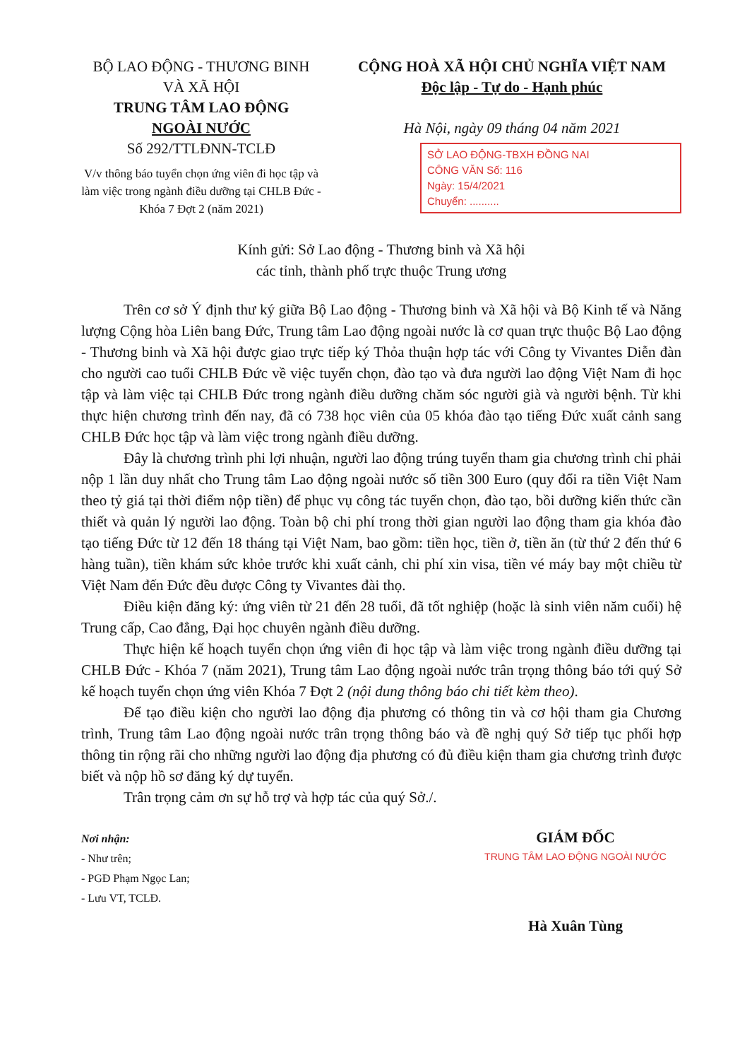BỘ LAO ĐỘNG - THƯƠNG BINH
VÀ XÃ HỘI
TRUNG TÂM LAO ĐỘNG
NGOÀI NƯỚC
Số 292/TTLĐNN-TCLĐ
V/v thông báo tuyển chọn ứng viên đi học tập và làm việc trong ngành điều dưỡng tại CHLB Đức - Khóa 7 Đợt 2 (năm 2021)
CỘNG HOÀ XÃ HỘI CHỦ NGHĨA VIỆT NAM
Độc lập - Tự do - Hạnh phúc
Hà Nội, ngày 09 tháng 04 năm 2021
SỞ LAO ĐỘNG-TBXH ĐỒNG NAI
CÔNG VĂN Số: 116
Ngày: 15/4/2021
Chuyển: ..........
Kính gửi: Sở Lao động - Thương binh và Xã hội
các tỉnh, thành phố trực thuộc Trung ương
Trên cơ sở Ý định thư ký giữa Bộ Lao động - Thương binh và Xã hội và Bộ Kinh tế và Năng lượng Cộng hòa Liên bang Đức, Trung tâm Lao động ngoài nước là cơ quan trực thuộc Bộ Lao động - Thương binh và Xã hội được giao trực tiếp ký Thỏa thuận hợp tác với Công ty Vivantes Diễn đàn cho người cao tuổi CHLB Đức về việc tuyển chọn, đào tạo và đưa người lao động Việt Nam đi học tập và làm việc tại CHLB Đức trong ngành điều dưỡng chăm sóc người già và người bệnh. Từ khi thực hiện chương trình đến nay, đã có 738 học viên của 05 khóa đào tạo tiếng Đức xuất cảnh sang CHLB Đức học tập và làm việc trong ngành điều dưỡng.
Đây là chương trình phi lợi nhuận, người lao động trúng tuyển tham gia chương trình chỉ phải nộp 1 lần duy nhất cho Trung tâm Lao động ngoài nước số tiền 300 Euro (quy đổi ra tiền Việt Nam theo tỷ giá tại thời điểm nộp tiền) để phục vụ công tác tuyển chọn, đào tạo, bồi dưỡng kiến thức cần thiết và quản lý người lao động. Toàn bộ chi phí trong thời gian người lao động tham gia khóa đào tạo tiếng Đức từ 12 đến 18 tháng tại Việt Nam, bao gồm: tiền học, tiền ở, tiền ăn (từ thứ 2 đến thứ 6 hàng tuần), tiền khám sức khỏe trước khi xuất cảnh, chi phí xin visa, tiền vé máy bay một chiều từ Việt Nam đến Đức đều được Công ty Vivantes đài thọ.
Điều kiện đăng ký: ứng viên từ 21 đến 28 tuổi, đã tốt nghiệp (hoặc là sinh viên năm cuối) hệ Trung cấp, Cao đẳng, Đại học chuyên ngành điều dưỡng.
Thực hiện kế hoạch tuyển chọn ứng viên đi học tập và làm việc trong ngành điều dưỡng tại CHLB Đức - Khóa 7 (năm 2021), Trung tâm Lao động ngoài nước trân trọng thông báo tới quý Sở kế hoạch tuyển chọn ứng viên Khóa 7 Đợt 2 (nội dung thông báo chi tiết kèm theo).
Để tạo điều kiện cho người lao động địa phương có thông tin và cơ hội tham gia Chương trình, Trung tâm Lao động ngoài nước trân trọng thông báo và đề nghị quý Sở tiếp tục phối hợp thông tin rộng rãi cho những người lao động địa phương có đủ điều kiện tham gia chương trình được biết và nộp hồ sơ đăng ký dự tuyển.
Trân trọng cảm ơn sự hỗ trợ và hợp tác của quý Sở./.
Nơi nhận:
- Như trên;
- PGĐ Phạm Ngọc Lan;
- Lưu VT, TCLĐ.
GIÁM ĐỐC
TRUNG TÂM LAO ĐỘNG NGOÀI NƯỚC
Hà Xuân Tùng